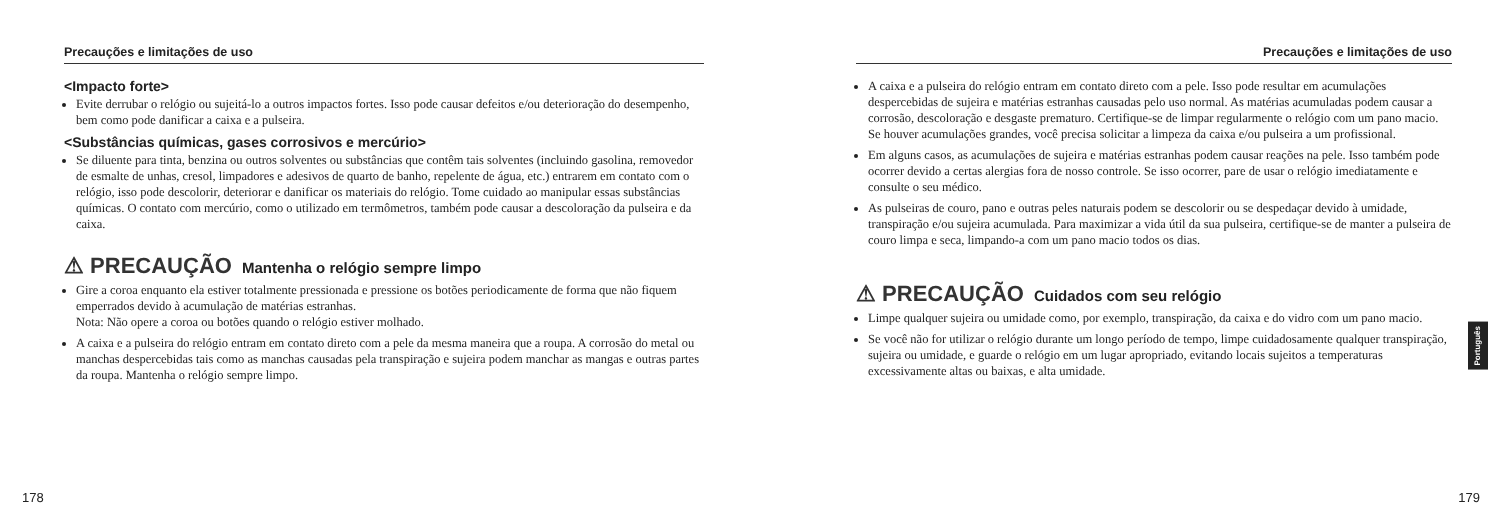Precauções e limitações de uso
<Impacto forte>
Evite derrubar o relógio ou sujeitá-lo a outros impactos fortes. Isso pode causar defeitos e/ou deterioração do desempenho, bem como pode danificar a caixa e a pulseira.
<Substâncias químicas, gases corrosivos e mercúrio>
Se diluente para tinta, benzina ou outros solventes ou substâncias que contêm tais solventes (incluindo gasolina, removedor de esmalte de unhas, cresol, limpadores e adesivos de quarto de banho, repelente de água, etc.) entrarem em contato com o relógio, isso pode descolorir, deteriorar e danificar os materiais do relógio. Tome cuidado ao manipular essas substâncias químicas. O contato com mercúrio, como o utilizado em termômetros, também pode causar a descoloração da pulseira e da caixa.
⚠ PRECAUÇÃO Mantenha o relógio sempre limpo
Gire a coroa enquanto ela estiver totalmente pressionada e pressione os botões periodicamente de forma que não fiquem emperrados devido à acumulação de matérias estranhas.
Nota: Não opere a coroa ou botões quando o relógio estiver molhado.
A caixa e a pulseira do relógio entram em contato direto com a pele da mesma maneira que a roupa. A corrosão do metal ou manchas despercebidas tais como as manchas causadas pela transpiração e sujeira podem manchar as mangas e outras partes da roupa. Mantenha o relógio sempre limpo.
178
Precauções e limitações de uso
A caixa e a pulseira do relógio entram em contato direto com a pele. Isso pode resultar em acumulações despercebidas de sujeira e matérias estranhas causadas pelo uso normal. As matérias acumuladas podem causar a corrosão, descoloração e desgaste prematuro. Certifique-se de limpar regularmente o relógio com um pano macio. Se houver acumulações grandes, você precisa solicitar a limpeza da caixa e/ou pulseira a um profissional.
Em alguns casos, as acumulações de sujeira e matérias estranhas podem causar reações na pele. Isso também pode ocorrer devido a certas alergias fora de nosso controle. Se isso ocorrer, pare de usar o relógio imediatamente e consulte o seu médico.
As pulseiras de couro, pano e outras peles naturais podem se descolorir ou se despedaçar devido à umidade, transpiração e/ou sujeira acumulada. Para maximizar a vida útil da sua pulseira, certifique-se de manter a pulseira de couro limpa e seca, limpando-a com um pano macio todos os dias.
⚠ PRECAUÇÃO Cuidados com seu relógio
Limpe qualquer sujeira ou umidade como, por exemplo, transpiração, da caixa e do vidro com um pano macio.
Se você não for utilizar o relógio durante um longo período de tempo, limpe cuidadosamente qualquer transpiração, sujeira ou umidade, e guarde o relógio em um lugar apropriado, evitando locais sujeitos a temperaturas excessivamente altas ou baixas, e alta umidade.
Português
179